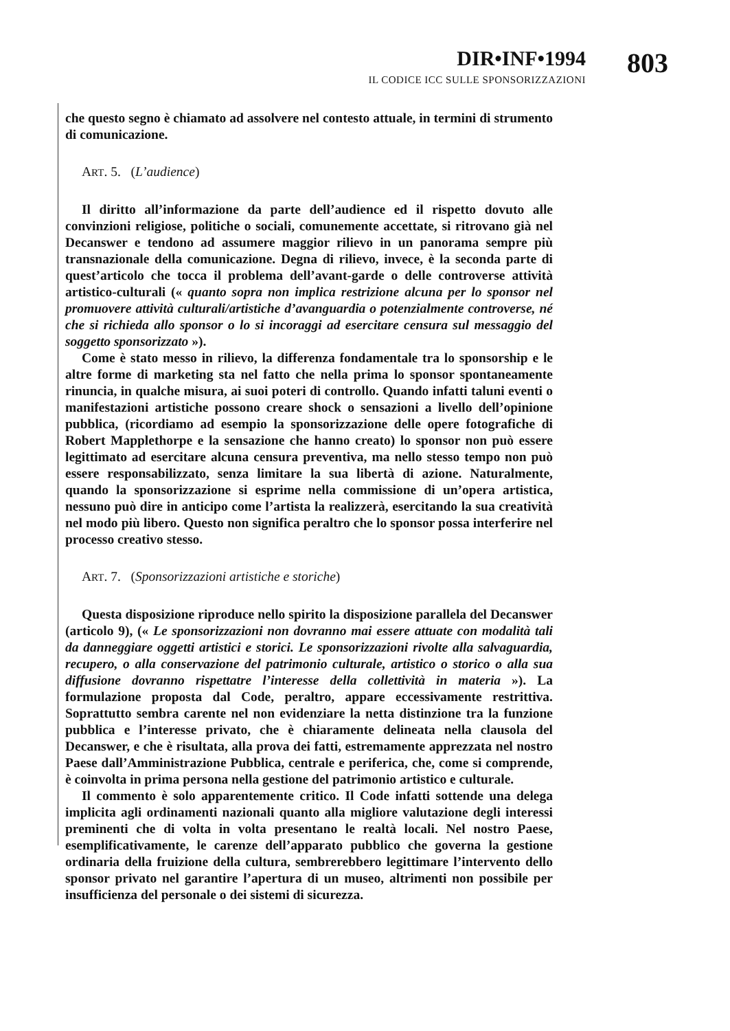DIR•INF•1994
IL CODICE ICC SULLE SPONSORIZZAZIONI
803
che questo segno è chiamato ad assolvere nel contesto attuale, in termini di strumento di comunicazione.
ART. 5. (L’audience)
Il diritto all’informazione da parte dell’audience ed il rispetto dovuto alle convinzioni religiose, politiche o sociali, comunemente accettate, si ritrovano già nel Decanswer e tendono ad assumere maggior rilievo in un panorama sempre più transnazionale della comunicazione. Degna di rilievo, invece, è la seconda parte di quest’articolo che tocca il problema dell’avant-garde o delle controverse attività artistico-culturali (« quanto sopra non implica restrizione alcuna per lo sponsor nel promuovere attività culturali/artistiche d’avanguardia o potenzialmente controverse, né che si richieda allo sponsor o lo si incoraggi ad esercitare censura sul messaggio del soggetto sponsorizzato »).
Come è stato messo in rilievo, la differenza fondamentale tra lo sponsorship e le altre forme di marketing sta nel fatto che nella prima lo sponsor spontaneamente rinuncia, in qualche misura, ai suoi poteri di controllo. Quando infatti taluni eventi o manifestazioni artistiche possono creare shock o sensazioni a livello dell’opinione pubblica, (ricordiamo ad esempio la sponsorizzazione delle opere fotografiche di Robert Mapplethorpe e la sensazione che hanno creato) lo sponsor non può essere legittimato ad esercitare alcuna censura preventiva, ma nello stesso tempo non può essere responsabilizzato, senza limitare la sua libertà di azione. Naturalmente, quando la sponsorizzazione si esprime nella commissione di un’opera artistica, nessuno può dire in anticipo come l’artista la realizzerà, esercitando la sua creatività nel modo più libero. Questo non significa peraltro che lo sponsor possa interferire nel processo creativo stesso.
ART. 7. (Sponsorizzazioni artistiche e storiche)
Questa disposizione riproduce nello spirito la disposizione parallela del Decanswer (articolo 9), (« Le sponsorizzazioni non dovranno mai essere attuate con modalità tali da danneggiare oggetti artistici e storici. Le sponsorizzazioni rivolte alla salvaguardia, recupero, o alla conservazione del patrimonio culturale, artistico o storico o alla sua diffusione dovranno rispettatre l’interesse della collettività in materia »). La formulazione proposta dal Code, peraltro, appare eccessivamente restrittiva. Soprattutto sembra carente nel non evidenziare la netta distinzione tra la funzione pubblica e l’interesse privato, che è chiaramente delineata nella clausola del Decanswer, e che è risultata, alla prova dei fatti, estremamente apprezzata nel nostro Paese dall’Amministrazione Pubblica, centrale e periferica, che, come si comprende, è coinvolta in prima persona nella gestione del patrimonio artistico e culturale.
Il commento è solo apparentemente critico. Il Code infatti sottende una delega implicita agli ordinamenti nazionali quanto alla migliore valutazione degli interessi preminenti che di volta in volta presentano le realtà locali. Nel nostro Paese, esemplificativamente, le carenze dell’apparato pubblico che governa la gestione ordinaria della fruizione della cultura, sembrerebbero legittimare l’intervento dello sponsor privato nel garantire l’apertura di un museo, altrimenti non possibile per insufficienza del personale o dei sistemi di sicurezza.